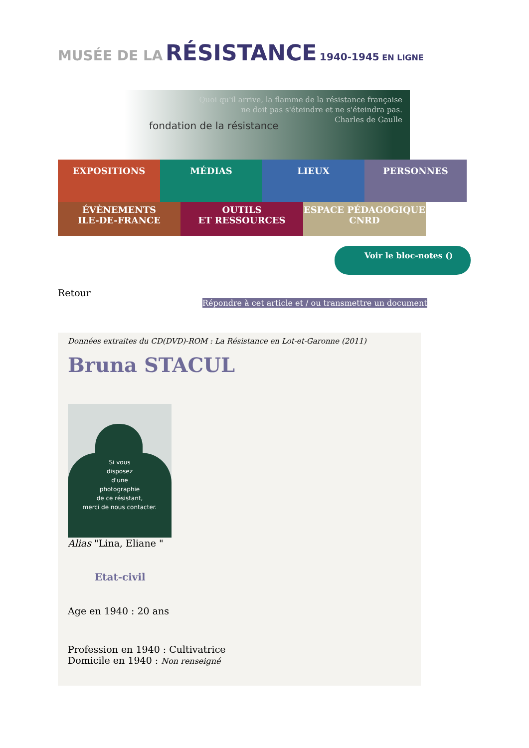MUSÉE DE LA RÉSISTANCE 1940-1945 EN LIGNE
Quoi qu'il arrive, la flamme de la résistance française
ne doit pas s'éteindre et ne s'éteindra pas.
Charles de Gaulle
fondation de la résistance
EXPOSITIONS MÉDIAS LIEUX PERSONNES
ÉVÈNEMENTS
ILE-DE-FRANCE
OUTILS
ET RESSOURCES
ESPACE PÉDAGOGIQUE
CNRD
Voir le bloc-notes ()
Retour
Répondre à cet article et / ou transmettre un document
Données extraites du CD(DVD)-ROM : La Résistance en Lot-et-Garonne (2011)
Bruna STACUL
Si vous
disposez
d'une
photographie
de ce résistant,
merci de nous contacter.
Alias "Lina, Eliane "
Etat-civil
Age en 1940 : 20 ans
Profession en 1940 : Cultivatrice
Domicile en 1940 : Non renseigné